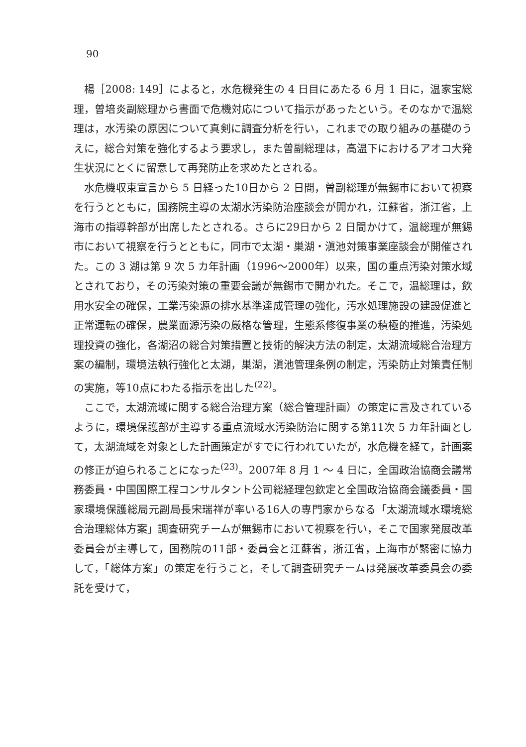90
楊［2008: 149］によると，水危機発生の 4 日目にあたる 6 月 1 日に，温家宝総理，曽培炎副総理から書面で危機対応について指示があったという。そのなかで温総理は，水汚染の原因について真剣に調査分析を行い，これまでの取り組みの基礎のうえに，総合対策を強化するよう要求し，また曽副総理は，高温下におけるアオコ大発生状況にとくに留意して再発防止を求めたとされる。
水危機収束宣言から 5 日経った10日から 2 日間，曽副総理が無錫市において視察を行うとともに，国務院主導の太湖水汚染防治座談会が開かれ，江蘇省，浙江省，上海市の指導幹部が出席したとされる。さらに29日から 2 日間かけて，温総理が無錫市において視察を行うとともに，同市で太湖・巣湖・滇池対策事業座談会が開催された。この 3 湖は第 9 次 5 カ年計画（1996～2000年）以来，国の重点汚染対策水域とされており，その汚染対策の重要会議が無錫市で開かれた。そこで，温総理は，飲用水安全の確保，工業汚染源の排水基準達成管理の強化，汚水処理施設の建設促進と正常運転の確保，農業面源汚染の厳格な管理，生態系修復事業の積極的推進，汚染処理投資の強化，各湖沼の総合対策措置と技術的解決方法の制定，太湖流域総合治理方案の編制，環境法執行強化と太湖，巣湖，滇池管理条例の制定，汚染防止対策責任制の実施，等10点にわたる指示を出した<sup>(22)</sup>。
ここで，太湖流域に関する総合治理方案（総合管理計画）の策定に言及されているように，環境保護部が主導する重点流域水汚染防治に関する第11次 5 カ年計画として，太湖流域を対象とした計画策定がすでに行われていたが，水危機を経て，計画案の修正が迫られることになった<sup>(23)</sup>。2007年 8 月 1 ～ 4 日に，全国政治協商会議常務委員・中国国際工程コンサルタント公司総経理包欽定と全国政治協商会議委員・国家環境保護総局元副局長宋瑞祥が率いる16人の専門家からなる「太湖流域水環境総合治理総体方案」調査研究チームが無錫市において視察を行い，そこで国家発展改革委員会が主導して，国務院の11部・委員会と江蘇省，浙江省，上海市が緊密に協力して，「総体方案」の策定を行うこと，そして調査研究チームは発展改革委員会の委託を受けて，